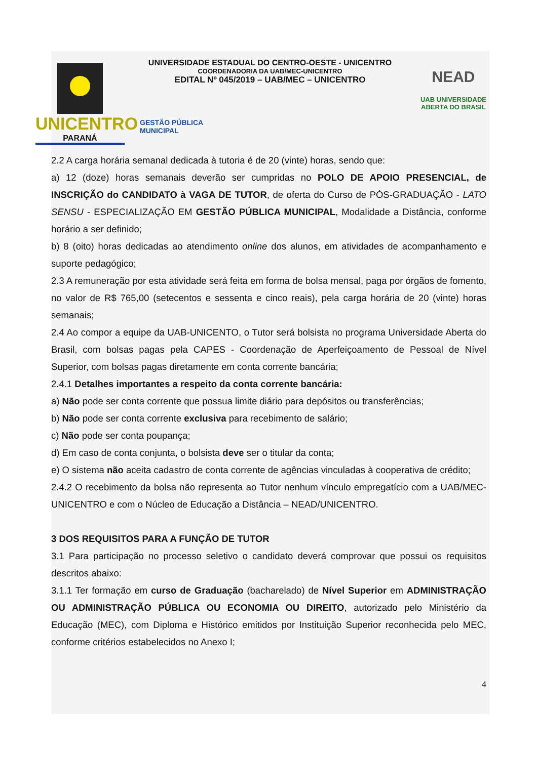UNICENTRO
PARANÁ
UNIVERSIDADE ESTADUAL DO CENTRO-OESTE - UNICENTRO
COORDENADORIA DA UAB/MEC-UNICENTRO
EDITAL Nº 045/2019 – UAB/MEC – UNICENTRO
GESTÃO PÚBLICA
MUNICIPAL
NEAD
UAB UNIVERSIDADE
ABERTA DO BRASIL
2.2 A carga horária semanal dedicada à tutoria é de 20 (vinte) horas, sendo que:
a) 12 (doze) horas semanais deverão ser cumpridas no POLO DE APOIO PRESENCIAL, de INSCRIÇÃO do CANDIDATO à VAGA DE TUTOR, de oferta do Curso de PÓS-GRADUAÇÃO - LATO SENSU - ESPECIALIZAÇÃO EM GESTÃO PÚBLICA MUNICIPAL, Modalidade a Distância, conforme horário a ser definido;
b) 8 (oito) horas dedicadas ao atendimento online dos alunos, em atividades de acompanhamento e suporte pedagógico;
2.3 A remuneração por esta atividade será feita em forma de bolsa mensal, paga por órgãos de fomento, no valor de R$ 765,00 (setecentos e sessenta e cinco reais), pela carga horária de 20 (vinte) horas semanais;
2.4 Ao compor a equipe da UAB-UNICENTO, o Tutor será bolsista no programa Universidade Aberta do Brasil, com bolsas pagas pela CAPES - Coordenação de Aperfeiçoamento de Pessoal de Nível Superior, com bolsas pagas diretamente em conta corrente bancária;
2.4.1 Detalhes importantes a respeito da conta corrente bancária:
a) Não pode ser conta corrente que possua limite diário para depósitos ou transferências;
b) Não pode ser conta corrente exclusiva para recebimento de salário;
c) Não pode ser conta poupança;
d) Em caso de conta conjunta, o bolsista deve ser o titular da conta;
e) O sistema não aceita cadastro de conta corrente de agências vinculadas à cooperativa de crédito;
2.4.2 O recebimento da bolsa não representa ao Tutor nenhum vínculo empregatício com a UAB/MEC-UNICENTRO e com o Núcleo de Educação a Distância – NEAD/UNICENTRO.
3 DOS REQUISITOS PARA A FUNÇÃO DE TUTOR
3.1 Para participação no processo seletivo o candidato deverá comprovar que possui os requisitos descritos abaixo:
3.1.1 Ter formação em curso de Graduação (bacharelado) de Nível Superior em ADMINISTRAÇÃO OU ADMINISTRAÇÃO PÚBLICA OU ECONOMIA OU DIREITO, autorizado pelo Ministério da Educação (MEC), com Diploma e Histórico emitidos por Instituição Superior reconhecida pelo MEC, conforme critérios estabelecidos no Anexo I;
4